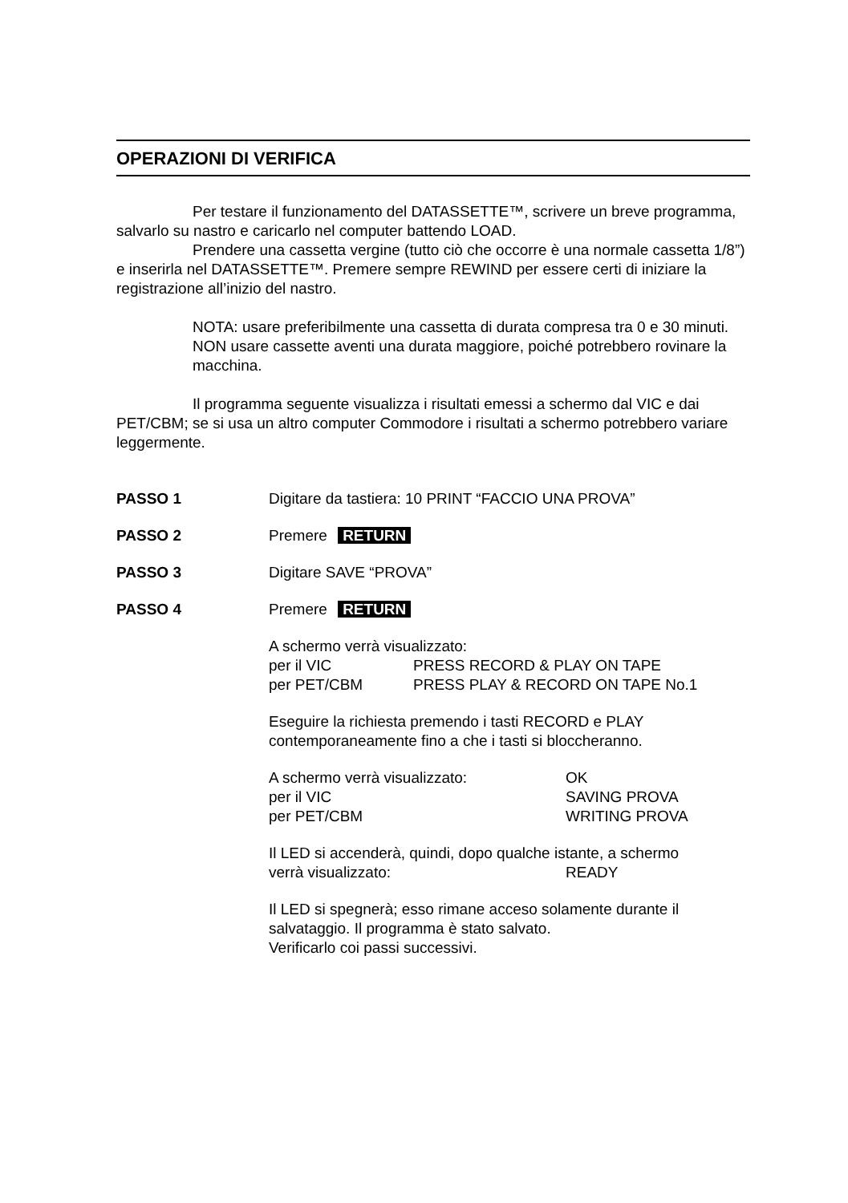OPERAZIONI DI VERIFICA
Per testare il funzionamento del DATASSETTE™, scrivere un breve programma, salvarlo su nastro e caricarlo nel computer battendo LOAD.
Prendere una cassetta vergine (tutto ciò che occorre è una normale cassetta 1/8”) e inserirla nel DATASSETTE™. Premere sempre REWIND per essere certi di iniziare la registrazione all’inizio del nastro.
NOTA: usare preferibilmente una cassetta di durata compresa tra 0 e 30 minuti. NON usare cassette aventi una durata maggiore, poiché potrebbero rovinare la macchina.
Il programma seguente visualizza i risultati emessi a schermo dal VIC e dai PET/CBM; se si usa un altro computer Commodore i risultati a schermo potrebbero variare leggermente.
PASSO 1 Digitare da tastiera: 10 PRINT “FACCIO UNA PROVA”
PASSO 2 Premere RETURN
PASSO 3 Digitare SAVE “PROVA”
PASSO 4 Premere RETURN
A schermo verrà visualizzato:
per il VIC PRESS RECORD & PLAY ON TAPE
per PET/CBM PRESS PLAY & RECORD ON TAPE No.1
Eseguire la richiesta premendo i tasti RECORD e PLAY contemporaneamente fino a che i tasti si bloccheranno.
A schermo verrà visualizzato: OK
per il VIC SAVING PROVA
per PET/CBM WRITING PROVA
Il LED si accenderà, quindi, dopo qualche istante, a schermo
verrà visualizzato: READY
Il LED si spegnerà; esso rimane acceso solamente durante il salvataggio. Il programma è stato salvato.
Verificarlo coi passi successivi.